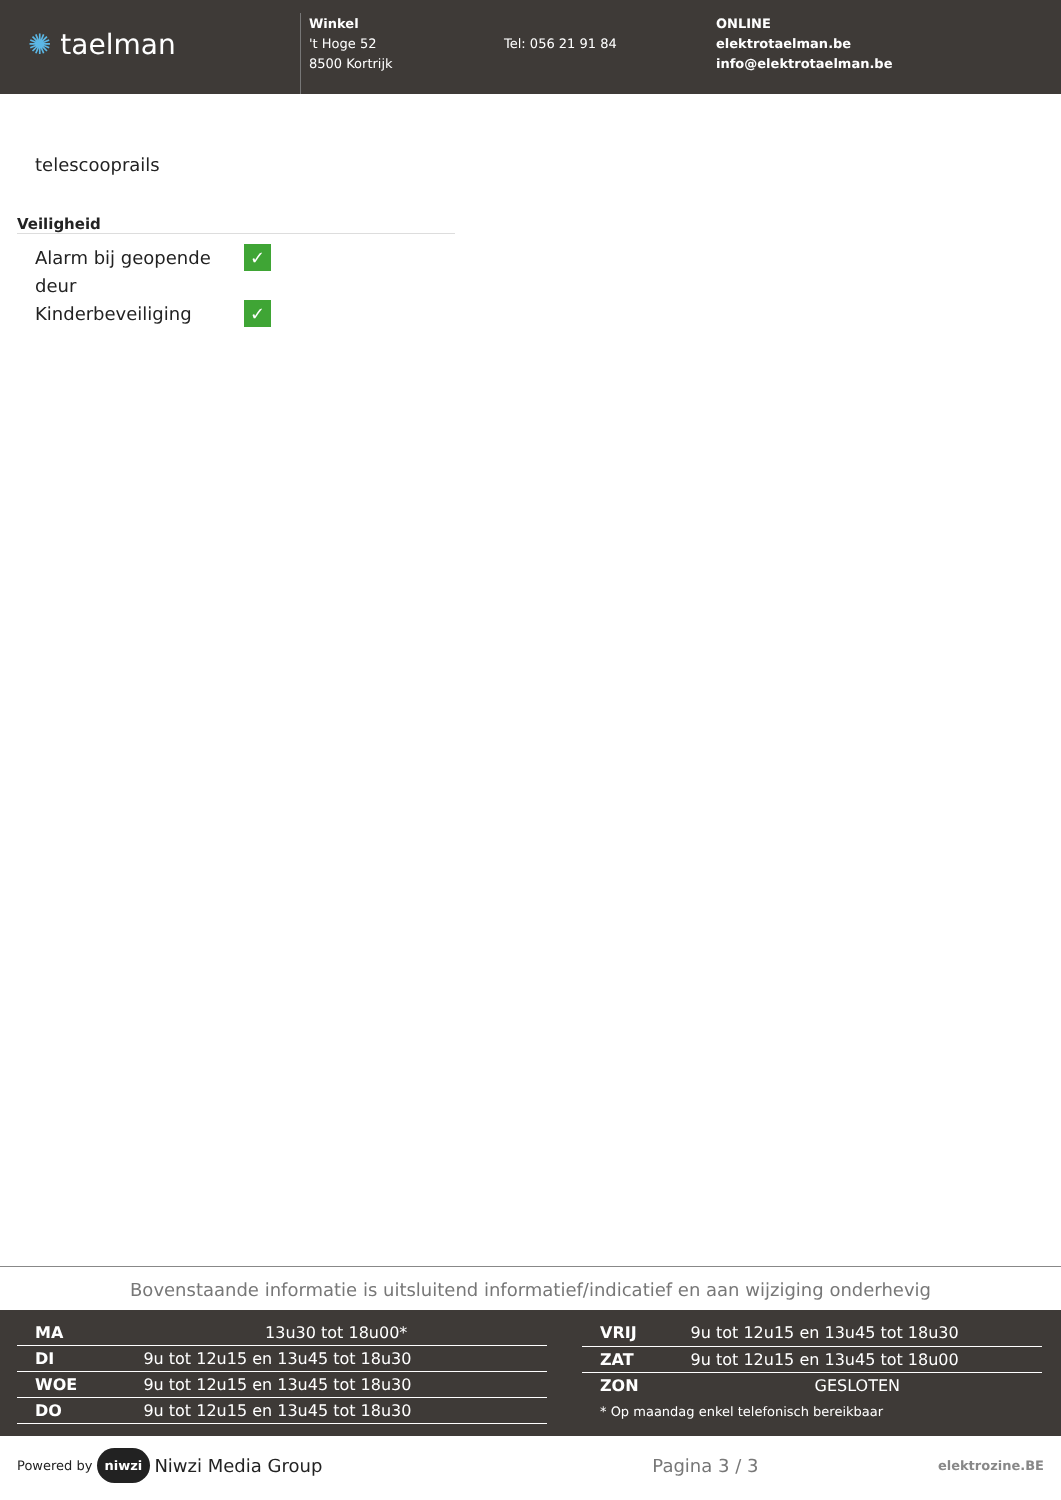✺ taelman
Winkel
't Hoge 52
8500 Kortrijk
Tel: 056 21 91 84
ONLINE
elektrotaelman.be
info@elektrotaelman.be
telescooprails
Veiligheid
| Alarm bij geopende deur | ✓ |
| Kinderbeveiliging | ✓ |
Bovenstaande informatie is uitsluitend informatief/indicatief en aan wijziging onderhevig
| MA | 13u30 tot 18u00* |
| DI | 9u tot 12u15 en 13u45 tot 18u30 |
| WOE | 9u tot 12u15 en 13u45 tot 18u30 |
| DO | 9u tot 12u15 en 13u45 tot 18u30 |
| VRIJ | 9u tot 12u15 en 13u45 tot 18u30 |
| ZAT | 9u tot 12u15 en 13u45 tot 18u00 |
| ZON | GESLOTEN |
| * Op maandag enkel telefonisch bereikbaar | |
Powered by niwzi Niwzi Media Group Pagina 3 / 3 elektrozine.BE